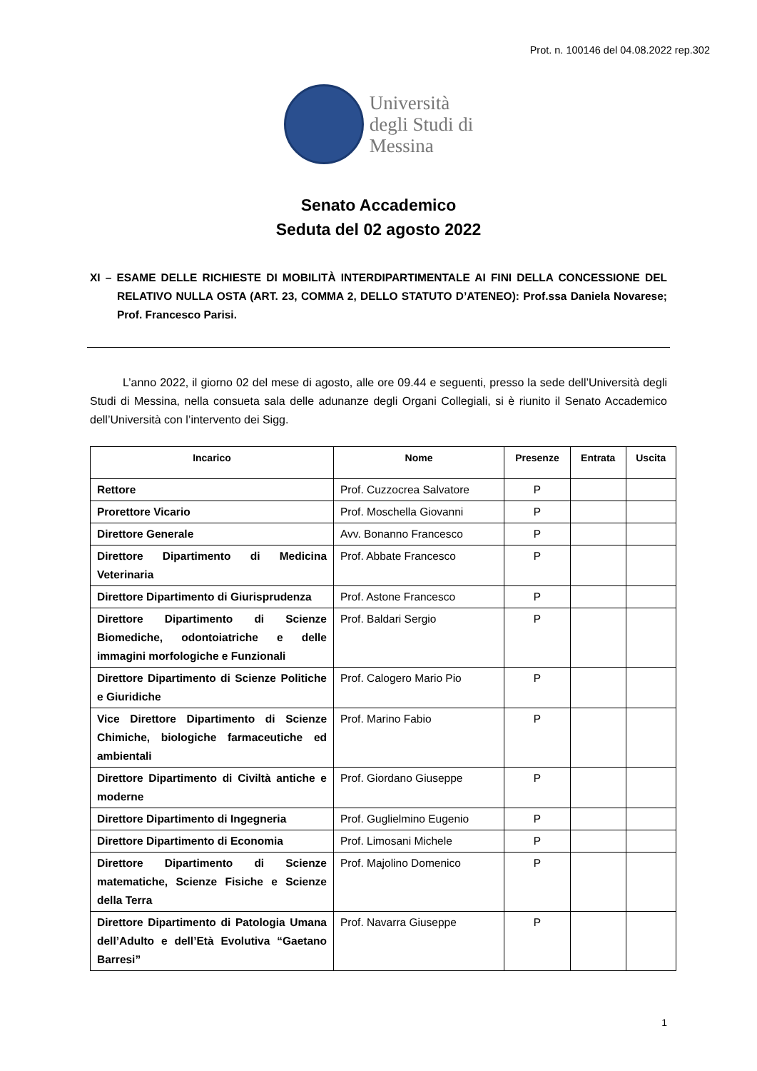Prot. n. 100146 del 04.08.2022 rep.302
Università
degli Studi di
Messina
Senato Accademico
Seduta del 02 agosto 2022
XI – ESAME DELLE RICHIESTE DI MOBILITÀ INTERDIPARTIMENTALE AI FINI DELLA CONCESSIONE DEL RELATIVO NULLA OSTA (ART. 23, COMMA 2, DELLO STATUTO D’ATENEO): Prof.ssa Daniela Novarese; Prof. Francesco Parisi.
L’anno 2022, il giorno 02 del mese di agosto, alle ore 09.44 e seguenti, presso la sede dell’Università degli Studi di Messina, nella consueta sala delle adunanze degli Organi Collegiali, si è riunito il Senato Accademico dell’Università con l’intervento dei Sigg.
| Incarico | Nome | Presenze | Entrata | Uscita |
| --- | --- | --- | --- | --- |
| Rettore | Prof. Cuzzocrea Salvatore | P | | |
| Prorettore Vicario | Prof. Moschella Giovanni | P | | |
| Direttore Generale | Avv. Bonanno Francesco | P | | |
| Direttore Dipartimento di Medicina Veterinaria | Prof. Abbate Francesco | P | | |
| Direttore Dipartimento di Giurisprudenza | Prof. Astone Francesco | P | | |
| Direttore Dipartimento di Scienze Biomediche, odontoiatriche e delle immagini morfologiche e Funzionali | Prof. Baldari Sergio | P | | |
| Direttore Dipartimento di Scienze Politiche e Giuridiche | Prof. Calogero Mario Pio | P | | |
| Vice Direttore Dipartimento di Scienze Chimiche, biologiche farmaceutiche ed ambientali | Prof. Marino Fabio | P | | |
| Direttore Dipartimento di Civiltà antiche e moderne | Prof. Giordano Giuseppe | P | | |
| Direttore Dipartimento di Ingegneria | Prof. Guglielmino Eugenio | P | | |
| Direttore Dipartimento di Economia | Prof. Limosani Michele | P | | |
| Direttore Dipartimento di Scienze matematiche, Scienze Fisiche e Scienze della Terra | Prof. Majolino Domenico | P | | |
| Direttore Dipartimento di Patologia Umana dell’Adulto e dell’Età Evolutiva “Gaetano Barresi” | Prof. Navarra Giuseppe | P | | |
1